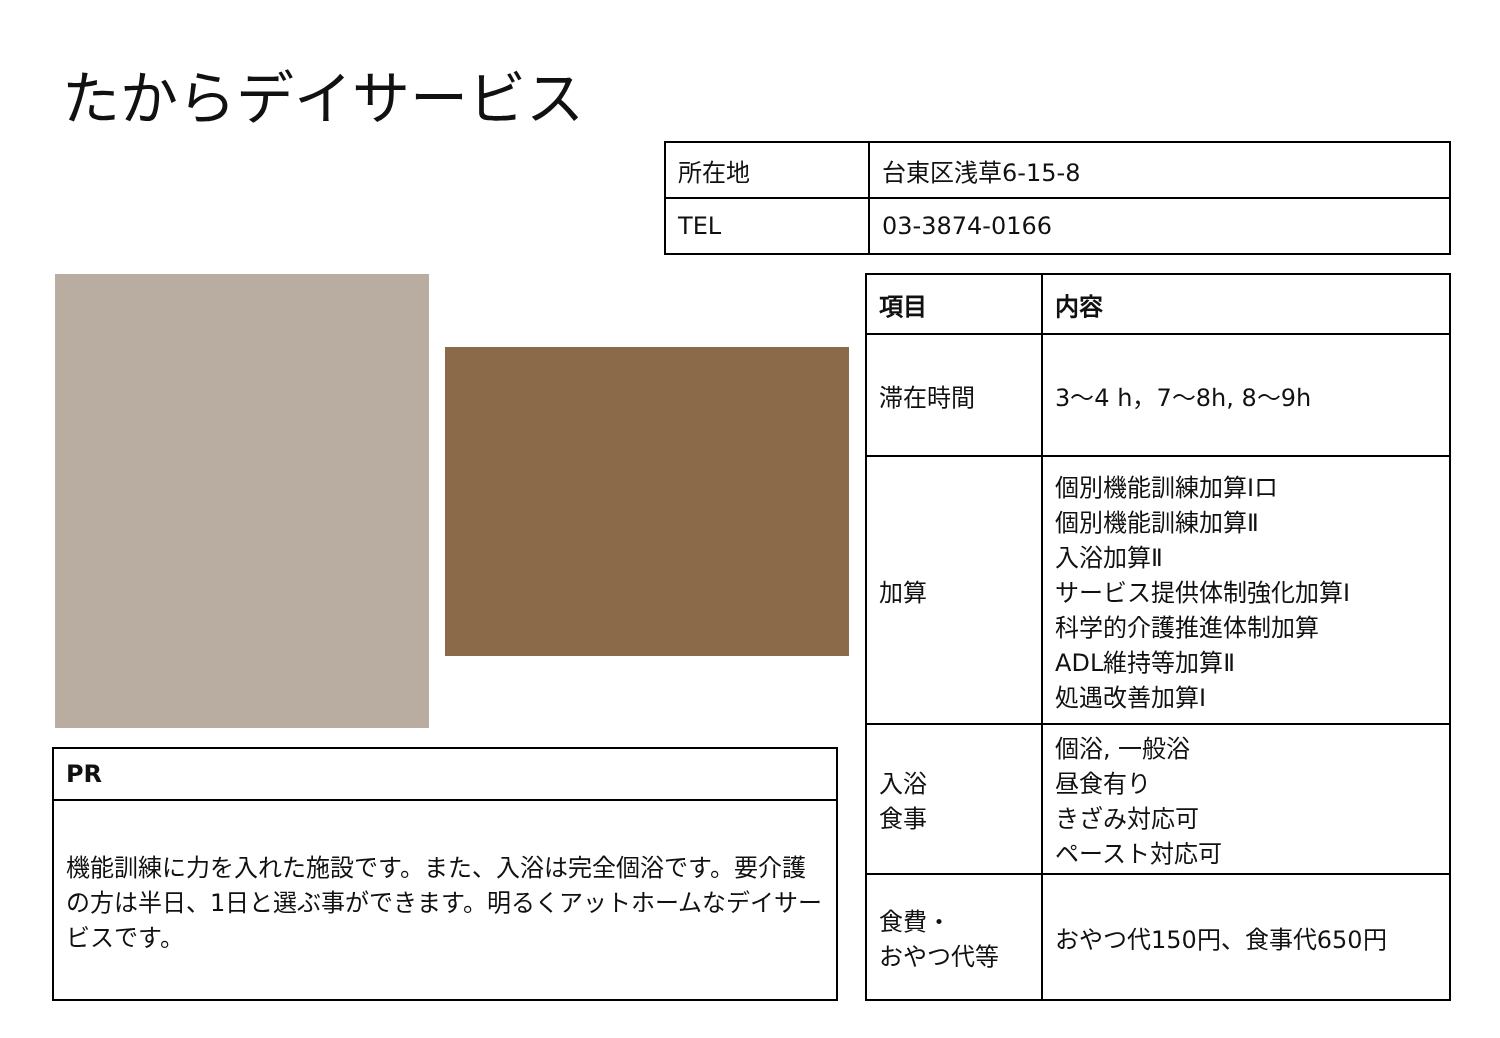たからデイサービス
| 所在地 | 台東区浅草6-15-8 |
| TEL | 03-3874-0166 |
| 項目 | 内容 |
| --- | --- |
| 滞在時間 | 3～4 h，7～8h, 8～9h |
| 加算 | 個別機能訓練加算Ⅰロ 個別機能訓練加算Ⅱ 入浴加算Ⅱ サービス提供体制強化加算Ⅰ 科学的介護推進体制加算 ADL維持等加算Ⅱ 処遇改善加算Ⅰ |
| 入浴 食事 | 個浴, 一般浴 昼食有り きざみ対応可 ペースト対応可 |
| 食費・ おやつ代等 | おやつ代150円、食事代650円 |
| PR |
| --- |
| 機能訓練に力を入れた施設です。また、入浴は完全個浴です。要介護の方は半日、1日と選ぶ事ができます。明るくアットホームなデイサービスです。 |